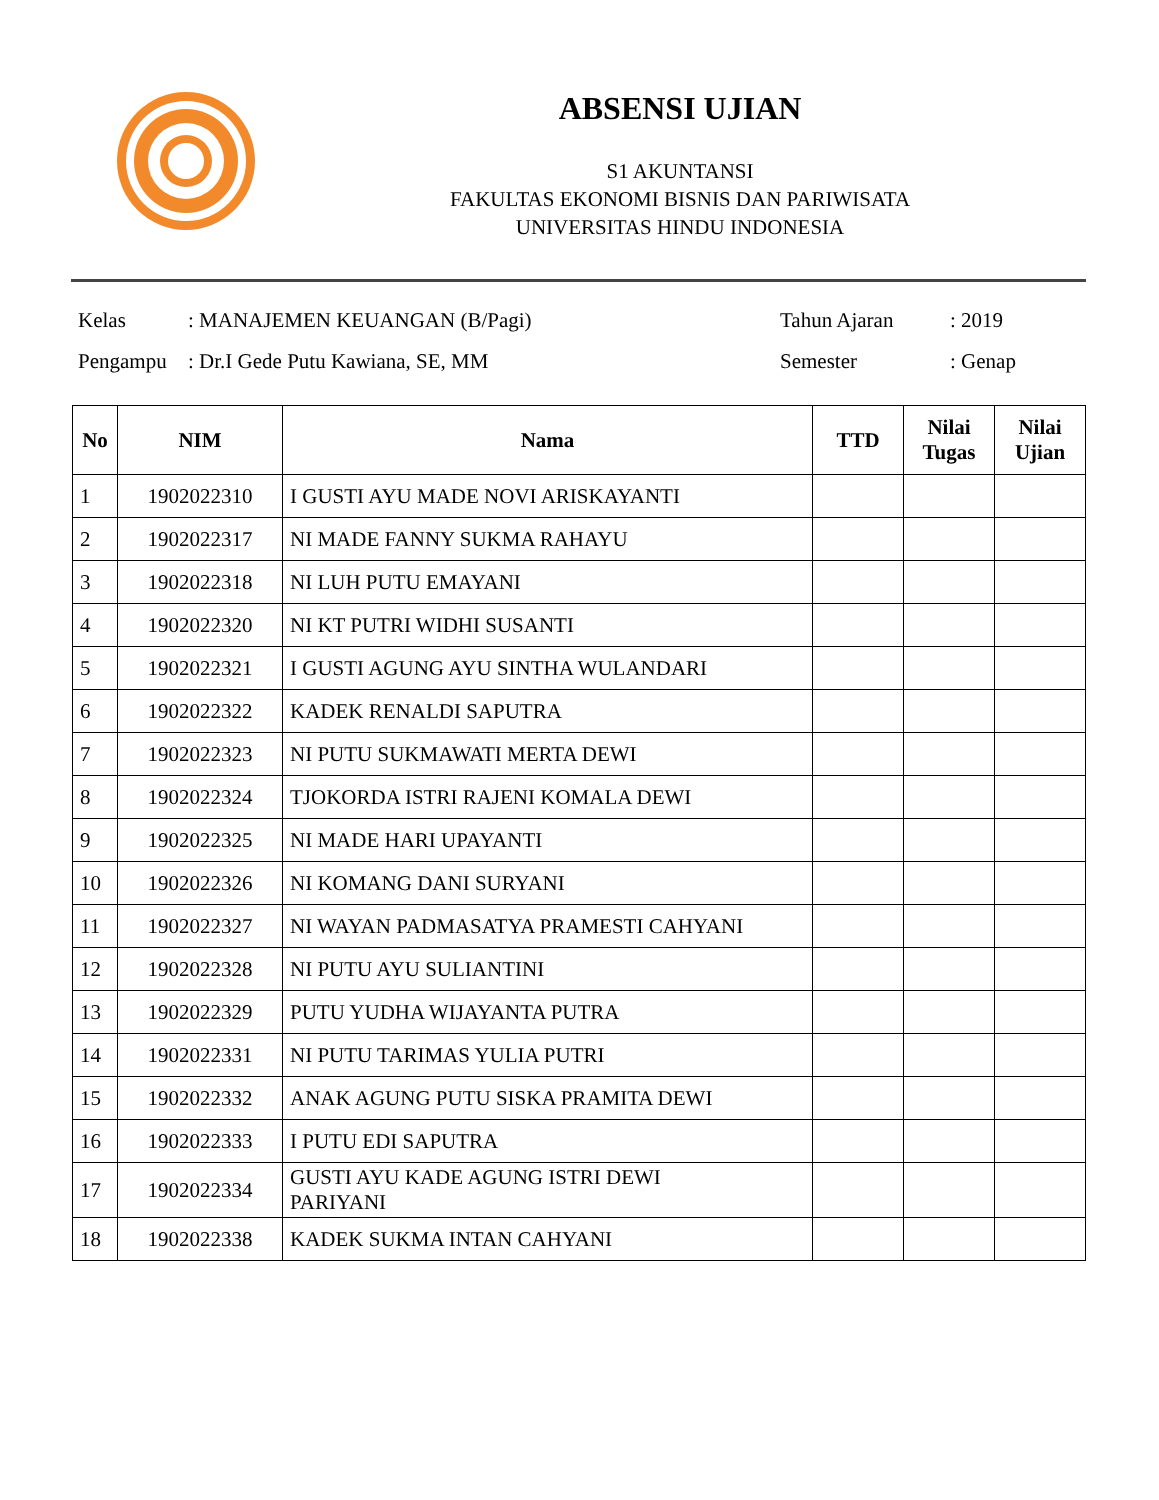ABSENSI UJIAN
S1 AKUNTANSI
FAKULTAS EKONOMI BISNIS DAN PARIWISATA
UNIVERSITAS HINDU INDONESIA
| Kelas | : MANAJEMEN KEUANGAN (B/Pagi) | Tahun Ajaran | : 2019 |
| Pengampu | : Dr.I Gede Putu Kawiana, SE, MM | Semester | : Genap |
| No | NIM | Nama | TTD | Nilai Tugas | Nilai Ujian |
| --- | --- | --- | --- | --- | --- |
| 1 | 1902022310 | I GUSTI AYU MADE NOVI ARISKAYANTI | | | |
| 2 | 1902022317 | NI MADE FANNY SUKMA RAHAYU | | | |
| 3 | 1902022318 | NI LUH PUTU EMAYANI | | | |
| 4 | 1902022320 | NI KT PUTRI WIDHI SUSANTI | | | |
| 5 | 1902022321 | I GUSTI AGUNG AYU SINTHA WULANDARI | | | |
| 6 | 1902022322 | KADEK RENALDI SAPUTRA | | | |
| 7 | 1902022323 | NI PUTU SUKMAWATI MERTA DEWI | | | |
| 8 | 1902022324 | TJOKORDA ISTRI RAJENI KOMALA DEWI | | | |
| 9 | 1902022325 | NI MADE HARI UPAYANTI | | | |
| 10 | 1902022326 | NI KOMANG DANI SURYANI | | | |
| 11 | 1902022327 | NI WAYAN PADMASATYA PRAMESTI CAHYANI | | | |
| 12 | 1902022328 | NI PUTU AYU SULIANTINI | | | |
| 13 | 1902022329 | PUTU YUDHA WIJAYANTA PUTRA | | | |
| 14 | 1902022331 | NI PUTU TARIMAS YULIA PUTRI | | | |
| 15 | 1902022332 | ANAK AGUNG PUTU SISKA PRAMITA DEWI | | | |
| 16 | 1902022333 | I PUTU EDI SAPUTRA | | | |
| 17 | 1902022334 | GUSTI AYU KADE AGUNG ISTRI DEWI PARIYANI | | | |
| 18 | 1902022338 | KADEK SUKMA INTAN CAHYANI | | | |